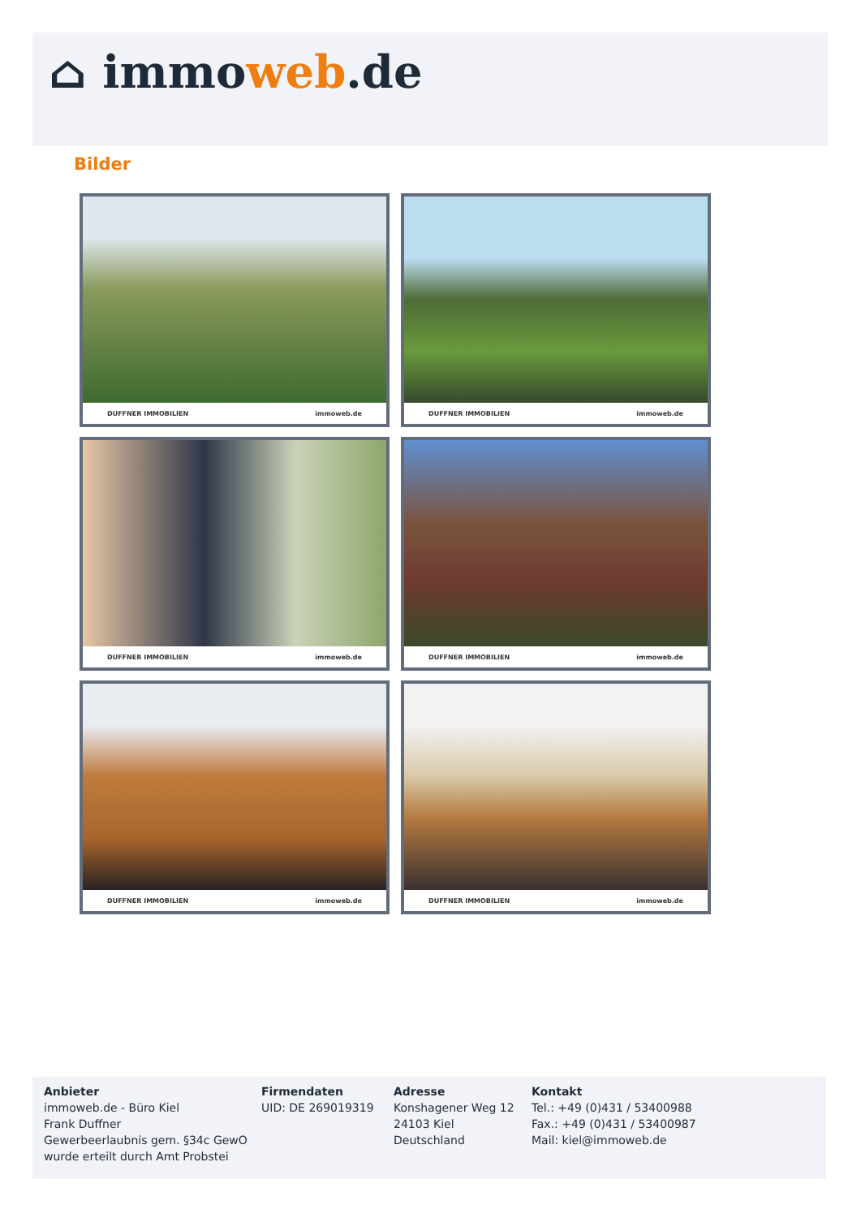⌂ immoweb.de
Bilder
DUFFNER IMMOBILIEN immoweb.de
DUFFNER IMMOBILIEN immoweb.de
DUFFNER IMMOBILIEN immoweb.de
DUFFNER IMMOBILIEN immoweb.de
DUFFNER IMMOBILIEN immoweb.de
DUFFNER IMMOBILIEN immoweb.de
Anbieter
immoweb.de - Büro Kiel
Frank Duffner
Gewerbeerlaubnis gem. §34c GewO
wurde erteilt durch Amt Probstei
Firmendaten
UID: DE 269019319
Adresse
Konshagener Weg 12
24103 Kiel
Deutschland
Kontakt
Tel.: +49 (0)431 / 53400988
Fax.: +49 (0)431 / 53400987
Mail: kiel@immoweb.de